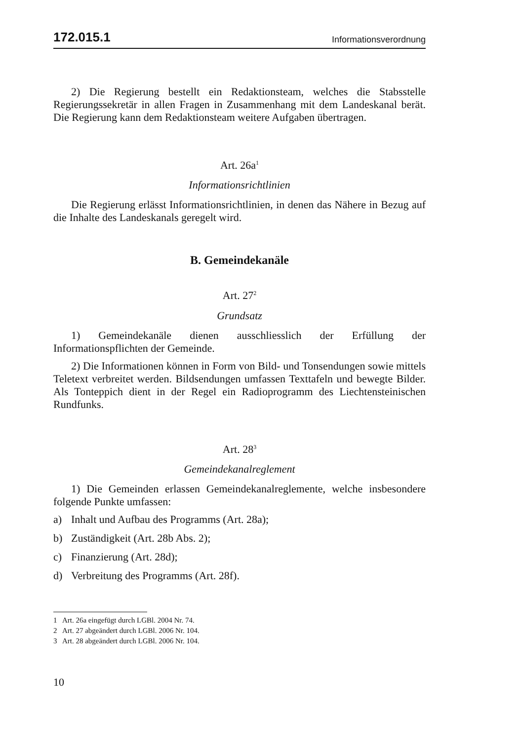172.015.1 Informationsverordnung
2) Die Regierung bestellt ein Redaktionsteam, welches die Stabsstelle Regierungssekretär in allen Fragen in Zusammenhang mit dem Landeskanal berät. Die Regierung kann dem Redaktionsteam weitere Aufgaben übertragen.
Art. 26a<sup>1</sup>
Informationsrichtlinien
Die Regierung erlässt Informationsrichtlinien, in denen das Nähere in Bezug auf die Inhalte des Landeskanals geregelt wird.
B. Gemeindekanäle
Art. 27<sup>2</sup>
Grundsatz
1) Gemeindekanäle dienen ausschliesslich der Erfüllung der Informationspflichten der Gemeinde.
2) Die Informationen können in Form von Bild- und Tonsendungen sowie mittels Teletext verbreitet werden. Bildsendungen umfassen Texttafeln und bewegte Bilder. Als Tonteppich dient in der Regel ein Radioprogramm des Liechtensteinischen Rundfunks.
Art. 28<sup>3</sup>
Gemeindekanalreglement
1) Die Gemeinden erlassen Gemeindekanalreglemente, welche insbesondere folgende Punkte umfassen:
a) Inhalt und Aufbau des Programms (Art. 28a);
b) Zuständigkeit (Art. 28b Abs. 2);
c) Finanzierung (Art. 28d);
d) Verbreitung des Programms (Art. 28f).
1 Art. 26a eingefügt durch LGBl. 2004 Nr. 74.
2 Art. 27 abgeändert durch LGBl. 2006 Nr. 104.
3 Art. 28 abgeändert durch LGBl. 2006 Nr. 104.
10